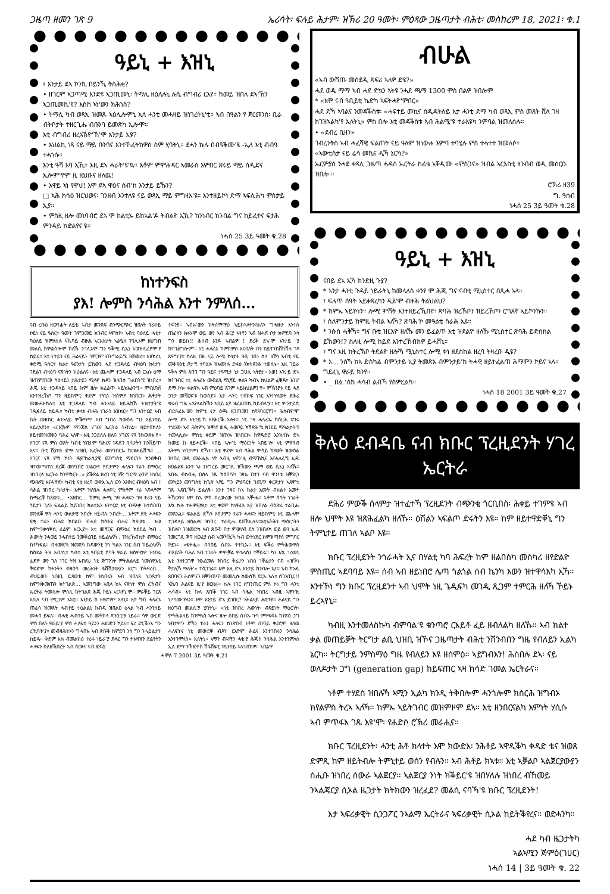ጋዜጣ ዘመን ገጽ 9 ኤሪሳት፡ ፍሉይ ሕታም፡ ዝኽሪ 20 ዓመት፡ ምዕጻው ጋዜጣታት ብሕቲ፡ መስከረም 18, 2021፡ ቁ.1
ዓይኒ + እዝኒ
፥ እንታይ ደኣ ኮንኪ በይንኺ ትስሕቂ?
• ዘገርም ኣጋጣሚ እንድዩ ኣጋጢሙኒ፡ ትማሊ ዘዕለሉኒ ሉሲ ብግብሪ ርእየ። ከመይ ዝበለ ደኣ'ኸን ኣጋጢመኪ'የ? እስከ ኣነ'ውን ክሕጎስ?
• ትማሊ ካብ ወጻኢ ዝመጹ ኣዕሊሎምኒ ኢላ ሓንቲ መሓዛይ ዝነገረትኒ'ቲ። ኣብ በዓልን የ ጀርመንስ፡ ቢራ ብትቦታት ተዘርጊሑ ብቡንባ ይመጽካ ኢሎሞ።
እቲ ብግብሪ ዘረኣኽዮ'ኸ'ሞ እንታይ ኢዩ?
• እህልኪ ነጻ ናይ ማይ ቡንባና እንተኸፈትክዎስ ስም ሂባትኒ። ደሓን ኩሉ በብዓቕሙ'ዩ -ኢለ እቲ ብብዓ ተሓጎሱ።
እንቲ ዓሻ እባ ኢኺ። እዚ ደኣ ሓራት'ዩ'ኳ። እቶም ምምሕዳር ኣመራሰ እምበር ጽሩይ ማይ ሰዲድና ኢሎም'ዮም ዚ ዚህቡና ዘለዉ!
• እዋይ ኣነ የዋህ! እሞ ደኣ ዋዕና ሰብ'ከ እንታይ ይኹን?
□ ኣሕ ክሳዕ ዝርህወና፡ ገንዘብ እንተለዩ ናይ ወጻኢ ማይ ምግዛእ'ዩ። እንተዘይኮነ ድማ ኣፍሊሕካ ምስታይ ኢያ።
• ምስዚ ዘሎ መነባብሮ ደኣ'ሞ ክልቲኡ ይከኣል'ዶ ትብልዮ ኢኺ? ክንነብር ክንብል ግና ከይፈተና ፍታሕ ምንዳይ ከድልየና'ዩ።
ነሓሰ 25 3ይ ዓመት ቁ.28
ከነተንፍስ
ያእ! ሎምስ ንሳሕል እንተ ንምለሰ…
ናብ ረቡዕ ዘውገሐት ለይቲ፡ ኣብታ መንጸፍ ብንጭርጭር ዝበለት ዓራተይ ኮይነ ናይ ዓሰርተ ዓመት ገምጋመይ ክገብር ኣምሰየ። ኣብቲ ባዕለይ ሓቲተ ባዕለይ ዝምለሰሉ ኣኼባይ ብዙሕ ኣርእስታት ኣልዒለ ንገሊኦም ዘዕግብ መልሲ ክምልሰሎም ከለኹ ንገሊኦም ግን ዓቕሚ ሲኢነ ኣወዝሊፈዮም'የ ከይደ። እቲ ናተይን ናይ ሕልናይን ገምጋም ብትግራይ'ዩ ዝጀመረ። እዝክረኒ ቅድሚ ዓሰርተ ክልተ ዓመታት ይኸውን ሓደ ተጋዳላይ ብዛዕባ ኩነታት ገድልን ብዛዕባ ናጽነትን ክዕልለና። እቲ ጨሓም ተጋዳላይ ኣብ ርእሱ ዕማ ዝጠምጠመ ሳዕላይን ታሕታይን ሚላኖ ክዳን ዝለበሰ ጉልበት'ዩ ዝነበረ። ሕጂ እቲ ተጋዳላይ ኣበይ ከም ዘሎ ክፈልጥ ኣይክእልን'የ። ምናልባሽ እንተዝረኸቦ ግን ዘይክምቲ ቀደም ተሃኒነ ዝሰምዖ ዝነበርኩ ሕቶታት መውሓዝክሉ። እቲ ተጋዳላይ ካብ ሓንንለይ ዘይሕከኽ ትዝታታት'ዩ ገዲፋለይ ከይዱ። ካብቲ ቃላቱ ብዙሕ ነገራት እዝክር። ግን እንተርፎ ኣብ ቤት መዘክር ሓንንለይ ምቕማጥ ኣብ ግብሪ ክውዕሉ ግን ኣይንተይ ኣይረኣያን። «ርኢኹም ማንጃስ ሃገርና ኤርትራ ትብሃል። ዘይተበከለን ዘይተመዝመዘን ባሕሪ ኣለዋ። እዚ ንጋደለሉ ዘለና፡ ሃገርና ናጻ ንክውጽእ'ዩ። ሃገርና ናጻ ምስ ወጸት ካብቲ ሃብታም ባሕርና ነዳድን ዓሳታትን ክንሸይጥ ኢና። ቡቲ ሽያጡ ድማ ህዝቢ ኤርትራ መነባብርኡ ከመሓይሽ'ዩ። … ሃገርና ናጻ ምስ ኮነት ዲሞክራሲያዊ መንግስቲ ማዕርነት ክንዕቅብ ዝተመጣጠነ ደረጃ መነባብሮ ህልውና ሃብታምን ሓላፍን ተራን ብማዕረ ዝነበረላ ኤርትራ ክንምስርት..» ይቕጽል ዘረባ ነቲ ንዥ ግርማ ሂብዎ ዝነበረ ጭሕሚ እናሓሸሸ። ካብቲ ናቲ ዘረባ ውጽእ ኢለ ውን እዝክር ብዛዕባ ኣብ ! ሳሕል ዝነበረ ኩነታት። እቶም ዝለዓሉ ሓለፍቲ ምስቶም ተራ ኣባላቶም ክጫረቑ ክጸወቱ… •እዝክር .. ክምዚ ሎሚ ገዛ ሓላፍን ገዛ ተራን ናይ ጎይታን ጊላን ፍልልይ ከይገበረ ክልቲኡን እንተርፎ እቲ ብጭቃ ዝተሰበጠ መንደቖ ዋላ ሓንቲ ውልቃዊ ንብረት ዘይብሉ ንብረት… እቶም ደቂ ሓላፍን ደቂ ተራን ብሓደ ክበልዑ ብሓደ ክሰትዩ ብሓደ ክጻወቱ… እወ ከምተንቃሳቐሲ ፊልም እርኢያ። እቲ መሻርፍ ብማዕረ ክዕደል ካብ . ሕውነት ንሓወይ ንሓብተይ ንመቐረበይ ከይፈላለኻ . ንዝረኸብኪዮ ብማዕረ ክተካፍል። ብዘመድካ ዝመጸካ ክዳውንቲ ኮነ ካልእ ነገር ሰብ ከይፈላለኻ ክዕደል ትዝ እብለኒ። ካብቲ እቲ ዓበይቲ ሰባት ዋራይ ዝሰምዕዎ ዝነበሩ ፊድዮ ውን ገለ ነገር ትዝ እብለኒ፡ ነቲ ጅግንነት ምትሕልላይ ነመስዋእቲ ቅድድም ክትንትን ብዛዕባ መሪሕነት ፋሽሽታውያን ደርግ ክትዛረብ… ብህይወት ህዝቢ ይጻወቱ ከም ዝነበሩን ኣብ ዝበለጸ ህንጻታት ከምዝቅመጡን ክትገልጽ… ኣመንግው ኣቢላ ከኣ ናጽነት ምስ ረኸብና ኤርትራ ትመስሎ ምስሊ ክትገልጽ ሕጂ ኮይኑ ኣርኣየኒ'ሞ። ምራቐይ ገርጸ ኣቢለ ናብ ምርጋም እኣቲ። እንታይ ከ ዘየራግም ኣለኒ። እታ ካብ ሓላፊኦ ጠፊሳ ዝመጸት ሓብተይ ተዕልልኒ ከብዲ ዝበልዐ ዕላል ካብ ሓንንለይ መሓሰ ይፍለ። ብሓቂ ሓብተይ ኣብ መትከላ ጽንዕቲ'ያ ነይራ። ሳዋ ውርድ ምስ በለት ዋራይ'ያ ምስ ሓለፍቲ ዓይንን ሓመድን ኮይና። ፍረ ድርቕንኣ ግን ረኺባቶ'ያ። መብዛሕትኦን ግሓበኡ ኣብ ጽቡቕ ከምደባ ንሳ ግን ንሓይልታት ከይዳ። ቅድም እኳ ብመልክዕ ተሪፋ ነይራ'ያ ደሓር ግን ትእዛዝን ድልየትን ሓላፍን ስለዘኽበረት ኣብ ሰሙና ናብ ድፋዕ
ተፋንያ። ኣብኡ'ውን ክትሰማማዕ ኣይከኣለትን፡ኩለን ግሓዙታ እንተስ ጠፊሰን ክፋሃሞ ወይ ውን ኣብ ሕርያ ኣትየን ኣብ ዝሓሸ ቦታ ክምደባ ንሳ ግን ወይከ!! ሕሰብ እንዶ ኣብልዎ ! ደረቕ ድኣ'ሞ እንታይ 'ያ ከተገልግሎም'። ነቲ ሓላፊኦ ክምስምስ እናበለት ቡን ከይተንክሸክሸሉ ገጻ ጸዋግ'ያ። ስለዚ በዚ ናይ ሎሚ ኩነታት ዓቢ ገበን ስለ ዝኾነ ኣብቲ ናይ መቕጻዕቲ ቦታ'ዩ ተባሂሉ ዝእመነሉ ድፋዕ ንክትጸንሕ ተወሲኑ። እዚ ገይራ ዓቕላ ምስ ጸበባ ግን ዓይና ተዓሚታ ነታ ጋህሲ ኣትያታ። እወ! እንታይ ድኣ ክትገብር ነቲ ሓላፊኦ መብልዒ ሻሂሻይ ቀልዓ ካብኣ ክህልዎ ፈቒዳ። እንሆ ድማ ኮነ። ቀልዓኳ ኣብ ምዕባይ ጸገም ኣይክህልዎን'ዩ። ምኽንያቱ ናይ ሓደ ጋንታ መሻርፍ'ዩ ክወስድ። እታ ሓንቲ ተሰክፍ ነገር እንተሃለወት ድሕሪ ቁሩብ ግዜ «ኣየላልኩኽን ኣበይ ኢየ ዝፈልጠኪ ከይብላ'ያ። እቲ ምንታይሲ ብድሕሪኡ'ውን ከምቲ ናታ ዕጫ ዘጋጠመን ከየጻባርርቸን። ሕሰብዎ'ሞ ሎሚ ድኣ እንታይ'ከ ዘየሕርቕ ኣሎኑ። ነቲ ገዛ ሓላፊኡ ክሰርሕ ኣግሩ ተሃሪሙ ኣብ ሕክምና ዝቐነየ ወዲ ሓወቦይ ክሽጽሕ'ኳ ክንደይ ማዓልታት'የ ተመላሊሰ። ምስቲ ቀደም ዝበሃሉ ዝነበርኩ ከዋዳድሮ እንክለኹ ድኣ ከመይ ከ ዘይሓርቕ። ኣበይ ኣሎ'ቲ ማዕርነት ኣበይ'ሎ ኣቲ ምጽዓብ እትዋዓ ሃብታምን ድኻን። እቲ ቀደም ኣብ ሳሕል ምሳይ ክጻወት ዝውዕል ዝነበረ ወዲ መራሒኡ ነዮ ኣብዚ ኣዋን'ዚ ብማኽኪና እናሓለፈ'ዩ ኢዱ ዘዐልልዩ እንተ ኣነ ንእግረይ መርገጺ ዝኸውን ጫማ ወይ ሲኢነ ኣለኹ። ኣቡኡ ብስብሒ በሰላ ገጹ ክዕበጥ፡ ገዛኡ በተን ናብ ዋንነቱ ዝቐየረን መካይን መንግስቲ ከጊጽ ኣየይ ግን ምዕባርቱ ገጢጥ ቅርጽታት ኣጸምቲ ገጹ ኣጸቢ'ቕካ ይልለዩ። እንተ ገዛና ከኣ ክልተ እመት ብክልተ እመት ትኸውን። እሞ ከኣ ምስ ብረውረው ዝብል ኣቝሑ። ኣቶም ሰባት ነገራት እኳ ኩሉ ተሓዋዊሱኒ። እቲ ቀደም ከነዋፊኦ ኢና ዝበሃል ብዕጽፊ ተራቢሑ መጽኤኒ። ፍልልይ ድኻን ሃብታምን ተራን ሓላፍን ዘይክምቲ እቲ ጨሓም ተጋዳላይ ዘዕልለና ዝነበረ. ተራቢሑ ደበኽኢሉና።እቲፍትሕን ማዕርነትን ዝበለና፡ ንዝመድካ ኣብ ጽቡቕ ቦታ ምውሃብ ደስ ንዝበለካ ወይ ውን ኢዱ ንመርገጺ ጃባ ዘወፈያ ሰብ ኣመኻኺኻ ካብ ውትሃደር ከምዝጣየሰ ምግባር ኮይኑ። «ፍትሒ» ብሰበይ ሰብኡ ተተኪኡ። እቲ ፍቕሪ ምትሕውዋስ ብጸይነት ባሕሪ ኣብ ነገራት ምምቓል ምኣላስን ተቐይሩ። ካን እኳ ገረመኒ እቲ ንዘተጋገዋ ዝእረመሉ ዝነበረ ቅሬታን ነብሰ ነቐፌታን ናብ «ዝኾነ ቅታሊኻ ማለት'» ተሰጋጊሩ። እሞ እዚ ድኣ እንታይ ክንብሎ ኢና። ኣብ ክንዲ ጸበባናን ሕሰምናን ዘቐንጠጥ መመሊሱ ከውስኽ ደርኡ ኣሉ። ሰገንጢር!! ኣኼባ ሕልናይ ዚ'ዩ ዘርዚሩ። ኩሉ ነገር ስግንጢር ምስ ኮነ ግን ሓንቲ ሓሳብ። እቲ ኩሉ ጸቡቕ ነገር ኣብ ሳሕል ዝነበረ ኣብዚ ኣዋን'ዚ ህጣሙ'የለን። እሞ እንታይ ድኣ ይገበር? ንሕልናይ ሕቲተያ። ሕልናይ ግን ዘዕግብ መልሲ'ያ ሂባትኒ። «ነቲ ዝነበረ ሕውነት፡ ብጻይነት ማዕርነት፡ ምትሕልላይ ክንምለስ ኣሎና ዘሎ ሰበይ ሰብኡ ጉባ ምዋፍፋእ ከየጽዕ ጋግ ሃብታምን ድኻን ተራን ሓላፍን ከንጽበብ ነቶም ጠባይ ቀደሮም ዘለዉ ሓለፍትና ነቲ መውደቐ ብጾት ርእዮም ሕልና እንተገበሩን ንሳሕል እንተንምለስ» ኢላትኒ። ኣማን ብኣማን ሓቂ'ያ ሕጂስ ንሳሕል እንተንምለስ ኢለ ድማ ንኽድቀስ ሽፋሽፍቲ ኣዒንተይ ኣላገብክዎ። ኣበልዋ
ሓምለ 7 2001 3ይ ዓመት ቁ.21
ብሁል
«ኣብ ውሽጡ መስደዲ ጽፍሪ ኣለዎ ድዩ?»
ሓደ ወዲ ማማ ኣብ ሓደ ድኳን ኣትዩ ንሓደ ጫማ 1300 ምስ በልዎ ዝበሎም
* «እሞ ናብ ዓቢይቲ ኬድካ ኣፍትሓዮ'ምበር»
ሓደ ድኻ ኣባልና ንመዳቕስቱ፡ «ሓፍተይ መኪና ሰዲዳትለይ እታ ሓንቲ ድማ ካብ ወጻኢ ምስ መጸት ሺላ ገዛ ክገዝኣልካ'የ ኢላትኒ» ምስ በሎ እቲ መዳቕስቱ ኣብ ሕልሚ'ዩ ተራእዩካ ንምባል ዝመለሰሉ።
• «ደብረ ቢዘን»
ገብረንትስ ኣብ ሓፈሻዊ ፍልጠት ናይ ዓለም ዝነውሐ እምባ ተባሂሉ ምስ ተሓተተ ዝመለሶ።
«ኣውቲስታ ናይ ሬሳ መኪና ዲኻ ኔርካ?»
ኤርምያስ ንሓደ ቀጻሊ ጋዜጣ ሓዳስ ኤርትራ ከፊቱ ኣቐዲሙ «ምስጋና» ዝብል ኣርእስቲ ዘንብብ ወዲ መስርዑ ዝበሎ ።
ሮኽሪ ዘ39
ግ. ዓሰብ
ነሓሰ 25 3ይ ዓመት ቁ.28
ዓይኒ + እዝኒ
ናበይ ደኣ ኢኻ ክንድዚ ጉያ?
* ኣንታ ሓንቲ ጉዳይ ነይራትኒ ከመላለስ ቀንየ ሞ ሕጂ ግና ናብቲ ሚኒስተር በጺሓ ኣላ።
፣ ፍሉጥ ሰዓት ኣይቀጸረካን ዲዩ'ሞ ብዙሕ ትልህልህ?
* ከምኡ ኣይኮነን። ሎሚ ምሸት እንተዘይረኺበዮ፡ ጽባሕ ዝረኽቦን ዝይረኽቦን ርግጸኛ ኣይኮንኩን።
፣ ስለምንታይ ከምዚ ትብል ኣለኻ? ጽባሕ'ኮ መዓልቲ ስራሕ ኢዩ።
* ንሱስ ሓቅኻ። ግና ቡቲ ዝርእዮ ዘለኹ መን ይፈልጥ እቲ ዝደልዮ ዘለኹ ሚኒስተር ጽባሕ ይድስከል ይኸውን!? ስለዚ ሎሚ ከይደ እንተረኸብክዎ ይሓሸኒ።
፣ ግና እዚ ክትረኽቦ ትደልዮ ዘሎኻ ሚኒስተር ሎሚ ቀነ ዘደስከል ዘረባ ትዛረቡ ዲዩ?
* ኦ... ንስኻ ከኣ ድስካል ብምንታይ ኢያ ትመጽእ ብምንታይ'ከ ትሓዊ ዘይተፈልጠ ሕማምን ኮይና ኣላ። ግደፈኒ ዋራይ ክንየ።
• _ በል 'ስከ ሓሳብ ልብኻ የስምረልካ።
ነሓሰ 18 2001 3ይ ዓመት ቁ.27
ቅሉዕ ደብዳቤ ናብ ክቡር ፕረዚደንት ሃገረ ኤርትራ
ድሕሪ ምውቕ ሰላምታ ዝተፈተኻ ፕረዚደንት ብጭንቂ ጎርቢበስ፡ ሕቀይ ተገምዩ ኣብ ዘሎ ህሞት እዩ ዝጽሕፈልካ ዘለኹ። ዕሽልን ኣፍልጦ ድሩትን እዩ። ከም ዘይተዋድቐኒ ግን ትምኒተይ ጠገለ ኣልቦ እዩ።
ክቡር ፕረዚደንት ንጎራሓት ኢና በሃልቲ ካባ ሕፍረት ከም ዘልበስካ መስካሪ ዘየድልዮ ምስጢር ኣደባባይ እዩ። ሰብ ኣብ ዘይነበሮ ሌጣ ጎልጎል ሰብ ኬንካ እውን ዝተዋሳእካ ኢኻ። እንተኾነ ግን ክቡር ፕረዚደንተ ኣብ ህሞት ነዚ ጌዲፍካ መገዲ ጺጋም ተምርሕ ዘለኻ ኾይኑ ይረኣየኒ።
ካብዚ እንተመለስኩካ ብምባል'ዩ ቁንጣሮ ርእይቶ ፈይ ዘብለልካ ዘለኹ። ኣብ ክልተ ቃል መጠይቓት ትርግታ ልቢ ህዝቢ ዝኾና ጋዜጣታት ብሕቲ ንሽንብበን ግዜ የብለይን ኢልካ ኔርካ። ትርግታይ ንምስማዕ ግዜ የብለይን እዩ ዘሰምዕ። ኣይግብእን! ሕሰበሉ ደኣ፡ ናይ ወለዶታት ጋግ (generation gap) ከይፍጠር ኣዛ ክሳድ ገመል ኤርትራና።
ነቶም ተሃደስ ዝበሉኻ ኣሚን ኢልካ ክንዲ ትቅበሎም ሓንጎሎም ክሰርሕ ዝግብኦ ክየልምስ ትረኣ ኣለኻ። ከምኡ ኣይትገብር መዝምዞም ደኣ። እቲ ዘንበርናልካ እምነት ሃሲሱ ኣብ ምጥፋእ ገጹ እዩ'ሞ፡ የሐድሶ ሮኽሪ መራሒና።
ክቡር ፕረዚደንት፡ ሓንቲ ሕቶ ክላተት እሞ ክውድእ፡ ንሕቶይ ኣዋዲቕካ ቀዳድ ቴና ዝወጸ ድምጺ ከም ዘይትብሎ ትምኒተይ ወሰን የብሉን። ኣብ ሕቶይ ክኣቱ። እቲ ኣቓልቦ ኣልጀርያውያን ስሒቡ ዝነበረ ሰውራ ኣልጀርያ። ኣልጀርያ ንነት ክቕይር'ዩ ዝበሃለሉ ዝነበረ ብኸመይ ንኣልጄርያ ሲኦል ዜጋታት ክትክውን ዝረፈደ? መልሲ ናባኻ'ዩ ክቡር ፕረዚደንት!
እታ ኣፍሪቃዊት ሲንጋፖር ንኣልማ ኤርትራና ኣፍሪቃዊት ሲኦል ከይትቕየረና። ወድሓንካ።
ሓደ ካብ ዜጋታትካ
ኣልኣሚን ጅምዕ(ገሀር)
ነሓሰ 14 | 3ይ ዓመት ቁ. 22